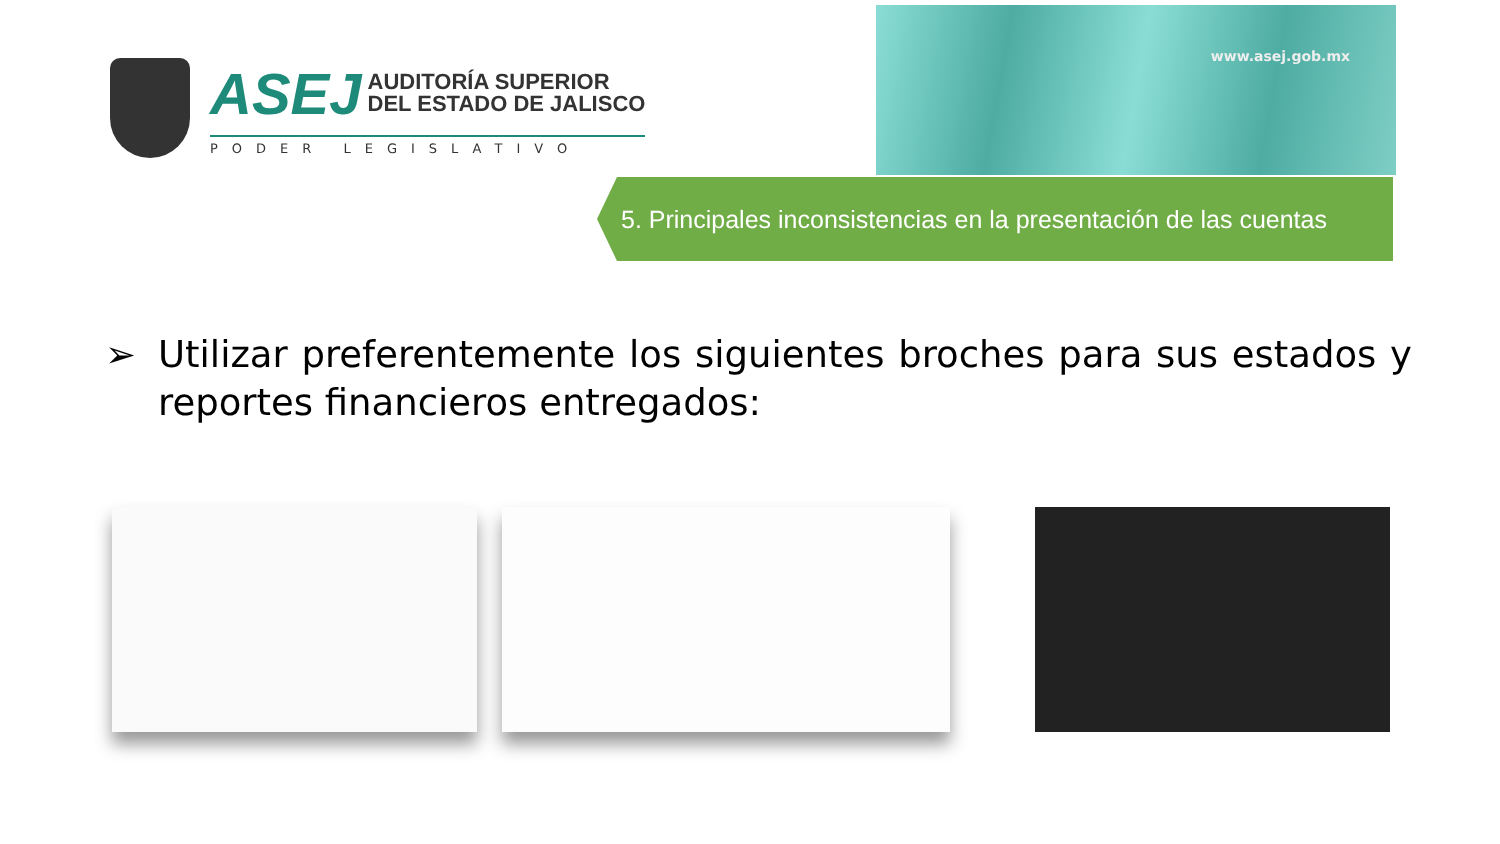ASEJ AUDITORÍA SUPERIOR
DEL ESTADO DE JALISCO
PODER LEGISLATIVO
www.asej.gob.mx
5. Principales inconsistencias en la presentación de las cuentas
➢ Utilizar preferentemente los siguientes broches para sus estados y reportes financieros entregados: